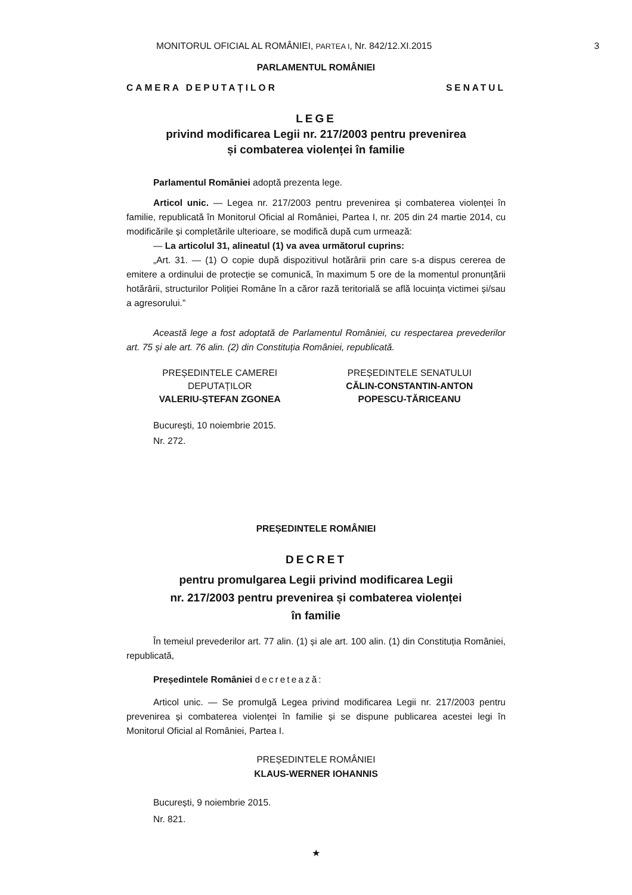3
MONITORUL OFICIAL AL ROMÂNIEI, PARTEA I, Nr. 842/12.XI.2015
PARLAMENTUL ROMÂNIEI
CAMERA DEPUTAȚILOR SENATUL
LEGE
privind modificarea Legii nr. 217/2003 pentru prevenirea
și combaterea violenței în familie
Parlamentul României adoptă prezenta lege.
Articol unic. — Legea nr. 217/2003 pentru prevenirea și combaterea violenței în familie, republicată în Monitorul Oficial al României, Partea I, nr. 205 din 24 martie 2014, cu modificările și completările ulterioare, se modifică după cum urmează:
— La articolul 31, alineatul (1) va avea următorul cuprins:
„Art. 31. — (1) O copie după dispozitivul hotărârii prin care s-a dispus cererea de emitere a ordinului de protecție se comunică, în maximum 5 ore de la momentul pronunțării hotărârii, structurilor Poliției Române în a căror rază teritorială se află locuința victimei și/sau a agresorului.”
Această lege a fost adoptată de Parlamentul României, cu respectarea prevederilor art. 75 și ale art. 76 alin. (2) din Constituția României, republicată.
PREȘEDINTELE CAMEREI
DEPUTAȚILOR
VALERIU-ȘTEFAN ZGONEA
PREȘEDINTELE SENATULUI
CĂLIN-CONSTANTIN-ANTON
POPESCU-TĂRICEANU
București, 10 noiembrie 2015.
Nr. 272.
PREȘEDINTELE ROMÂNIEI
DECRET
pentru promulgarea Legii privind modificarea Legii
nr. 217/2003 pentru prevenirea și combaterea violenței
în familie
În temeiul prevederilor art. 77 alin. (1) și ale art. 100 alin. (1) din Constituția României, republicată,
Președintele României decretează:
Articol unic. — Se promulgă Legea privind modificarea Legii nr. 217/2003 pentru prevenirea și combaterea violenței în familie și se dispune publicarea acestei legi în Monitorul Oficial al României, Partea I.
PREȘEDINTELE ROMÂNIEI
KLAUS-WERNER IOHANNIS
București, 9 noiembrie 2015.
Nr. 821.
★